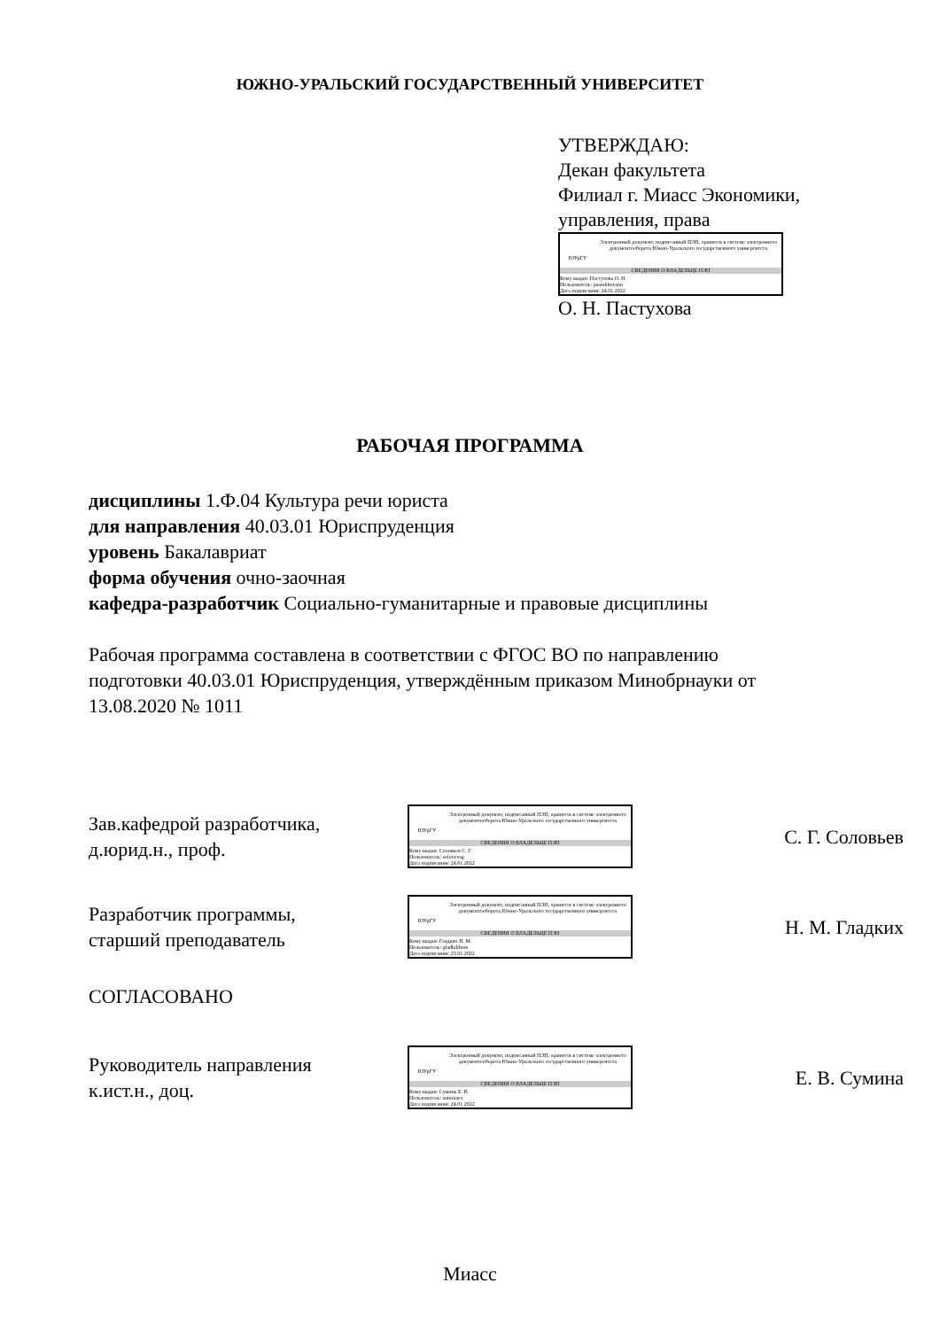ЮЖНО-УРАЛЬСКИЙ ГОСУДАРСТВЕННЫЙ УНИВЕРСИТЕТ
УТВЕРЖДАЮ:
Декан факультета
Филиал г. Миасс Экономики,
управления, права
ЮУрГУ
Электронный документ, подписанный ПЭП, хранится в системе электронного документооборота Южно-Уральского государственного университета
СВЕДЕНИЯ О ВЛАДЕЛЬЦЕ ПЭП
Кому выдан: Пастухова О. Н.
Пользователь: pastukhovaon
Дата подписания: 24.01.2022
О. Н. Пастухова
РАБОЧАЯ ПРОГРАММА
дисциплины 1.Ф.04 Культура речи юриста
для направления 40.03.01 Юриспруденция
уровень Бакалавриат
форма обучения очно-заочная
кафедра-разработчик Социально-гуманитарные и правовые дисциплины
Рабочая программа составлена в соответствии с ФГОС ВО по направлению
подготовки 40.03.01 Юриспруденция, утверждённым приказом Минобрнауки от
13.08.2020 № 1011
Зав.кафедрой разработчика,
д.юрид.н., проф.
ЮУрГУ
Электронный документ, подписанный ПЭП, хранится в системе электронного документооборота Южно-Уральского государственного университета
СВЕДЕНИЯ О ВЛАДЕЛЬЦЕ ПЭП
Кому выдан: Соловьев С. Г.
Пользователь: solovevsg
Дата подписания: 24.01.2022
С. Г. Соловьев
Разработчик программы,
старший преподаватель
ЮУрГУ
Электронный документ, подписанный ПЭП, хранится в системе электронного документооборота Южно-Уральского государственного университета
СВЕДЕНИЯ О ВЛАДЕЛЬЦЕ ПЭП
Кому выдан: Гладких Н. М.
Пользователь: gladkikhnm
Дата подписания: 23.01.2022
Н. М. Гладких
СОГЛАСОВАНО
Руководитель направления
к.ист.н., доц.
ЮУрГУ
Электронный документ, подписанный ПЭП, хранится в системе электронного документооборота Южно-Уральского государственного университета
СВЕДЕНИЯ О ВЛАДЕЛЬЦЕ ПЭП
Кому выдан: Сумина Е. В.
Пользователь: suminaev
Дата подписания: 24.01.2022
Е. В. Сумина
Миасс